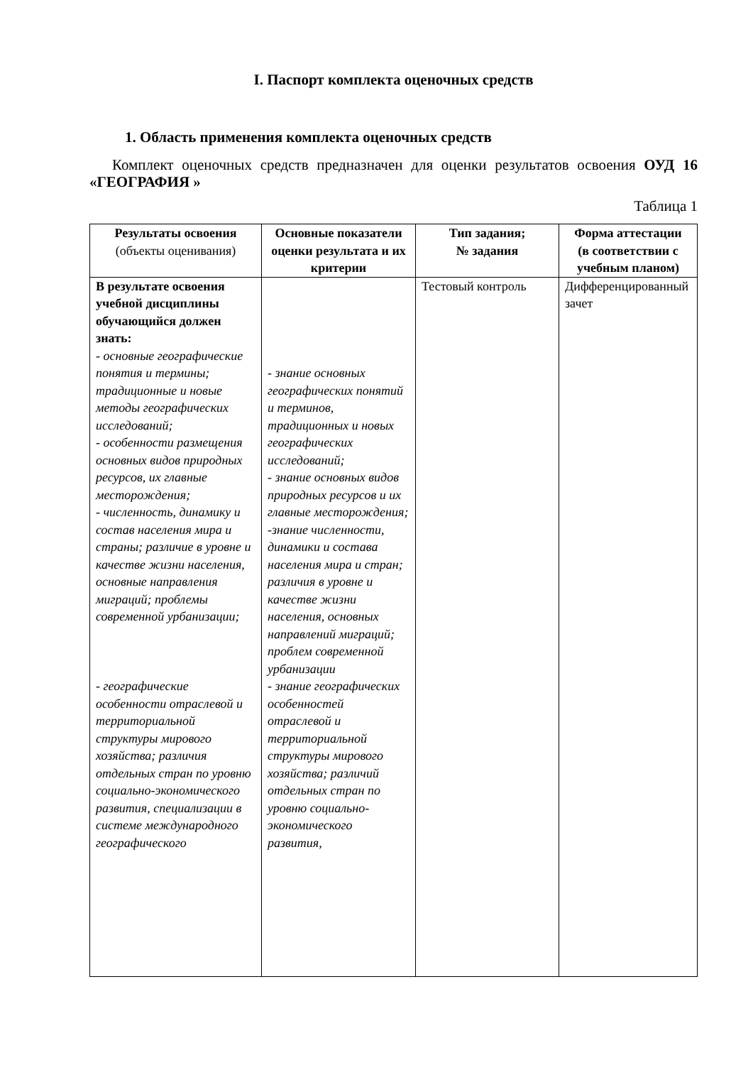I. Паспорт комплекта оценочных средств
1. Область применения комплекта оценочных средств
Комплект оценочных средств предназначен для оценки результатов освоения ОУД 16 «ГЕОГРАФИЯ »
Таблица 1
| Результаты освоения (объекты оценивания) | Основные показатели оценки результата и их критерии | Тип задания; № задания | Форма аттестации (в соответствии с учебным планом) |
| --- | --- | --- | --- |
| В результате освоения учебной дисциплины обучающийся должен знать: - основные географические понятия и термины; традиционные и новые методы географических исследований; - особенности размещения основных видов природных ресурсов, их главные месторождения; - численность, динамику и состав населения мира и страны; различие в уровне и качестве жизни населения, основные направления миграций; проблемы современной урбанизации; - географические особенности отраслевой и территориальной структуры мирового хозяйства; различия отдельных стран по уровню социально-экономического развития, специализации в системе международного географического | - знание основных географических понятий и терминов, традиционных и новых географических исследований; - знание основных видов природных ресурсов и их главные месторождения; -знание численности, динамики и состава населения мира и стран; различия в уровне и качестве жизни населения, основных направлений миграций; проблем современной урбанизации - знание географических особенностей отраслевой и территориальной структуры мирового хозяйства; различий отдельных стран по уровню социально-экономического развития, | Тестовый контроль | Дифференцированный зачет |